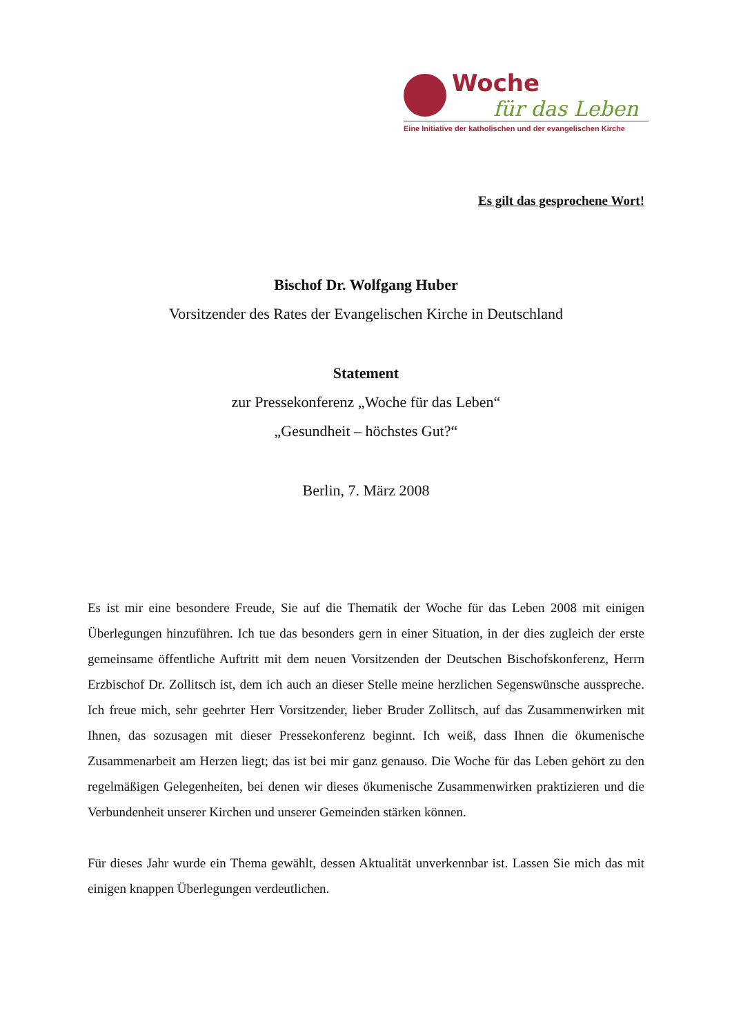Woche
für das Leben
Eine Initiative der katholischen und der evangelischen Kirche
Es gilt das gesprochene Wort!
Bischof Dr. Wolfgang Huber
Vorsitzender des Rates der Evangelischen Kirche in Deutschland
Statement
zur Pressekonferenz „Woche für das Leben“
„Gesundheit – höchstes Gut?“
Berlin, 7. März 2008
Es ist mir eine besondere Freude, Sie auf die Thematik der Woche für das Leben 2008 mit einigen Überlegungen hinzuführen. Ich tue das besonders gern in einer Situation, in der dies zugleich der erste gemeinsame öffentliche Auftritt mit dem neuen Vorsitzenden der Deutschen Bischofskonferenz, Herrn Erzbischof Dr. Zollitsch ist, dem ich auch an dieser Stelle meine herzlichen Segenswünsche ausspreche. Ich freue mich, sehr geehrter Herr Vorsitzender, lieber Bruder Zollitsch, auf das Zusammenwirken mit Ihnen, das sozusagen mit dieser Pressekonferenz beginnt. Ich weiß, dass Ihnen die ökumenische Zusammenarbeit am Herzen liegt; das ist bei mir ganz genauso. Die Woche für das Leben gehört zu den regelmäßigen Gelegenheiten, bei denen wir dieses ökumenische Zusammenwirken praktizieren und die Verbundenheit unserer Kirchen und unserer Gemeinden stärken können.
Für dieses Jahr wurde ein Thema gewählt, dessen Aktualität unverkennbar ist. Lassen Sie mich das mit einigen knappen Überlegungen verdeutlichen.